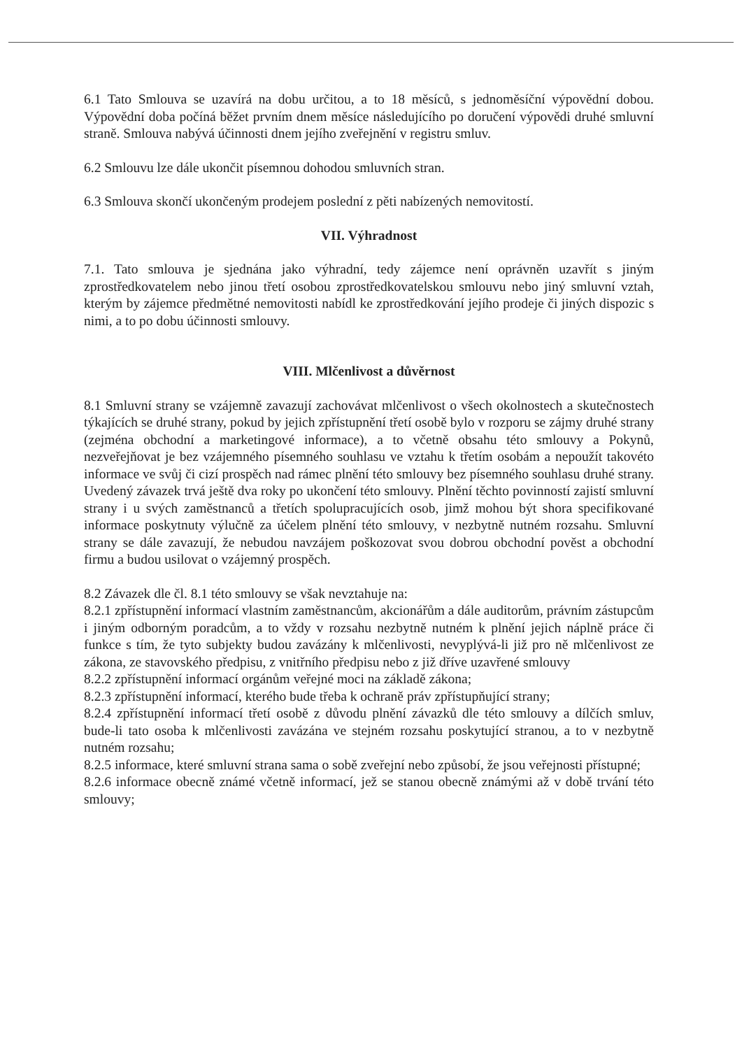6.1 Tato Smlouva se uzavírá na dobu určitou, a to 18 měsíců, s jednoměsíční výpovědní dobou. Výpovědní doba počíná běžet prvním dnem měsíce následujícího po doručení výpovědi druhé smluvní straně. Smlouva nabývá účinnosti dnem jejího zveřejnění v registru smluv.
6.2 Smlouvu lze dále ukončit písemnou dohodou smluvních stran.
6.3 Smlouva skončí ukončeným prodejem poslední z pěti nabízených nemovitostí.
VII. Výhradnost
7.1. Tato smlouva je sjednána jako výhradní, tedy zájemce není oprávněn uzavřít s jiným zprostředkovatelem nebo jinou třetí osobou zprostředkovatelskou smlouvu nebo jiný smluvní vztah, kterým by zájemce předmětné nemovitosti nabídl ke zprostředkování jejího prodeje či jiných dispozic s nimi, a to po dobu účinnosti smlouvy.
VIII. Mlčenlivost a důvěrnost
8.1 Smluvní strany se vzájemně zavazují zachovávat mlčenlivost o všech okolnostech a skutečnostech týkajících se druhé strany, pokud by jejich zpřístupnění třetí osobě bylo v rozporu se zájmy druhé strany (zejména obchodní a marketingové informace), a to včetně obsahu této smlouvy a Pokynů, nezveřejňovat je bez vzájemného písemného souhlasu ve vztahu k třetím osobám a nepoužít takovéto informace ve svůj či cizí prospěch nad rámec plnění této smlouvy bez písemného souhlasu druhé strany. Uvedený závazek trvá ještě dva roky po ukončení této smlouvy. Plnění těchto povinností zajistí smluvní strany i u svých zaměstnanců a třetích spolupracujících osob, jimž mohou být shora specifikované informace poskytnuty výlučně za účelem plnění této smlouvy, v nezbytně nutném rozsahu. Smluvní strany se dále zavazují, že nebudou navzájem poškozovat svou dobrou obchodní pověst a obchodní firmu a budou usilovat o vzájemný prospěch.
8.2 Závazek dle čl. 8.1 této smlouvy se však nevztahuje na:
8.2.1 zpřístupnění informací vlastním zaměstnancům, akcionářům a dále auditorům, právním zástupcům i jiným odborným poradcům, a to vždy v rozsahu nezbytně nutném k plnění jejich náplně práce či funkce s tím, že tyto subjekty budou zavázány k mlčenlivosti, nevyplývá-li již pro ně mlčenlivost ze zákona, ze stavovského předpisu, z vnitřního předpisu nebo z již dříve uzavřené smlouvy
8.2.2 zpřístupnění informací orgánům veřejné moci na základě zákona;
8.2.3 zpřístupnění informací, kterého bude třeba k ochraně práv zpřístupňující strany;
8.2.4 zpřístupnění informací třetí osobě z důvodu plnění závazků dle této smlouvy a dílčích smluv, bude-li tato osoba k mlčenlivosti zavázána ve stejném rozsahu poskytující stranou, a to v nezbytně nutném rozsahu;
8.2.5 informace, které smluvní strana sama o sobě zveřejní nebo způsobí, že jsou veřejnosti přístupné;
8.2.6 informace obecně známé včetně informací, jež se stanou obecně známými až v době trvání této smlouvy;